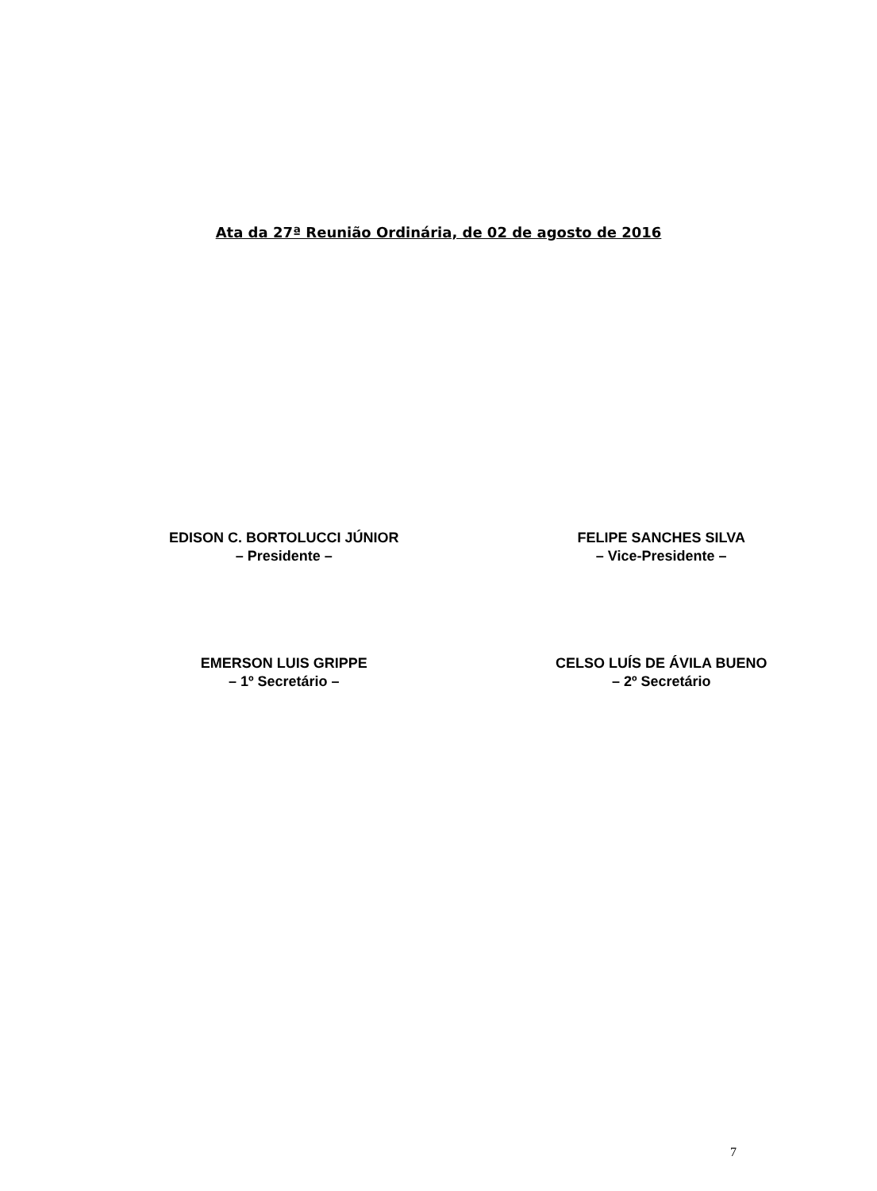Ata da 27ª Reunião Ordinária, de 02 de agosto de 2016
EDISON C. BORTOLUCCI JÚNIOR
– Presidente –
FELIPE SANCHES SILVA
– Vice-Presidente –
EMERSON LUIS GRIPPE
– 1º Secretário –
CELSO LUÍS DE ÁVILA BUENO
– 2º Secretário
7